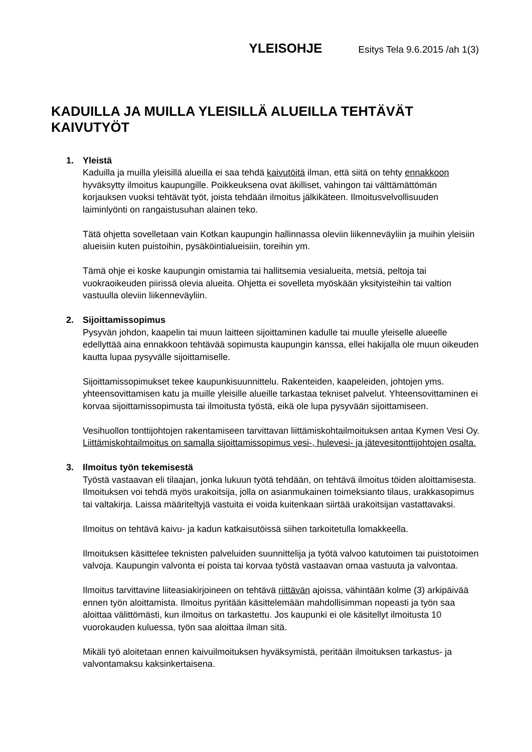YLEISOHJE Esitys Tela 9.6.2015 /ah 1(3)
KADUILLA JA MUILLA YLEISILLÄ ALUEILLA TEHTÄVÄT KAIVUTYÖT
1. Yleistä
Kaduilla ja muilla yleisillä alueilla ei saa tehdä kaivutöitä ilman, että siitä on tehty ennakkoon hyväksytty ilmoitus kaupungille. Poikkeuksena ovat äkilliset, vahingon tai välttämättömän korjauksen vuoksi tehtävät työt, joista tehdään ilmoitus jälkikäteen. Ilmoitusvelvollisuuden laiminlyönti on rangaistusuhan alainen teko.
Tätä ohjetta sovelletaan vain Kotkan kaupungin hallinnassa oleviin liikenneväyliin ja muihin yleisiin alueisiin kuten puistoihin, pysäköintialueisiin, toreihin ym.
Tämä ohje ei koske kaupungin omistamia tai hallitsemia vesialueita, metsiä, peltoja tai vuokraoikeuden piirissä olevia alueita. Ohjetta ei sovelleta myöskään yksityisteihin tai valtion vastuulla oleviin liikenneväyliin.
2. Sijoittamissopimus
Pysyvän johdon, kaapelin tai muun laitteen sijoittaminen kadulle tai muulle yleiselle alueelle edellyttää aina ennakkoon tehtävää sopimusta kaupungin kanssa, ellei hakijalla ole muun oikeuden kautta lupaa pysyvälle sijoittamiselle.
Sijoittamissopimukset tekee kaupunkisuunnittelu. Rakenteiden, kaapeleiden, johtojen yms. yhteensovittamisen katu ja muille yleisille alueille tarkastaa tekniset palvelut. Yhteensovittaminen ei korvaa sijoittamissopimusta tai ilmoitusta työstä, eikä ole lupa pysyvään sijoittamiseen.
Vesihuollon tonttijohtojen rakentamiseen tarvittavan liittämiskohtailmoituksen antaa Kymen Vesi Oy. Liittämiskohtailmoitus on samalla sijoittamissopimus vesi-, hulevesi- ja jätevesitonttijohtojen osalta.
3. Ilmoitus työn tekemisestä
Työstä vastaavan eli tilaajan, jonka lukuun työtä tehdään, on tehtävä ilmoitus töiden aloittamisesta. Ilmoituksen voi tehdä myös urakoitsija, jolla on asianmukainen toimeksianto tilaus, urakkasopimus tai valtakirja. Laissa määriteltyjä vastuita ei voida kuitenkaan siirtää urakoitsijan vastattavaksi.
Ilmoitus on tehtävä kaivu- ja kadun katkaisutöissä siihen tarkoitetulla lomakkeella.
Ilmoituksen käsittelee teknisten palveluiden suunnittelija ja työtä valvoo katutoimen tai puistotoimen valvoja. Kaupungin valvonta ei poista tai korvaa työstä vastaavan omaa vastuuta ja valvontaa.
Ilmoitus tarvittavine liiteasiakirjoineen on tehtävä riittävän ajoissa, vähintään kolme (3) arkipäivää ennen työn aloittamista. Ilmoitus pyritään käsittelemään mahdollisimman nopeasti ja työn saa aloittaa välittömästi, kun ilmoitus on tarkastettu. Jos kaupunki ei ole käsitellyt ilmoitusta 10 vuorokauden kuluessa, työn saa aloittaa ilman sitä.
Mikäli työ aloitetaan ennen kaivuilmoituksen hyväksymistä, peritään ilmoituksen tarkastus- ja valvontamaksu kaksinkertaisena.